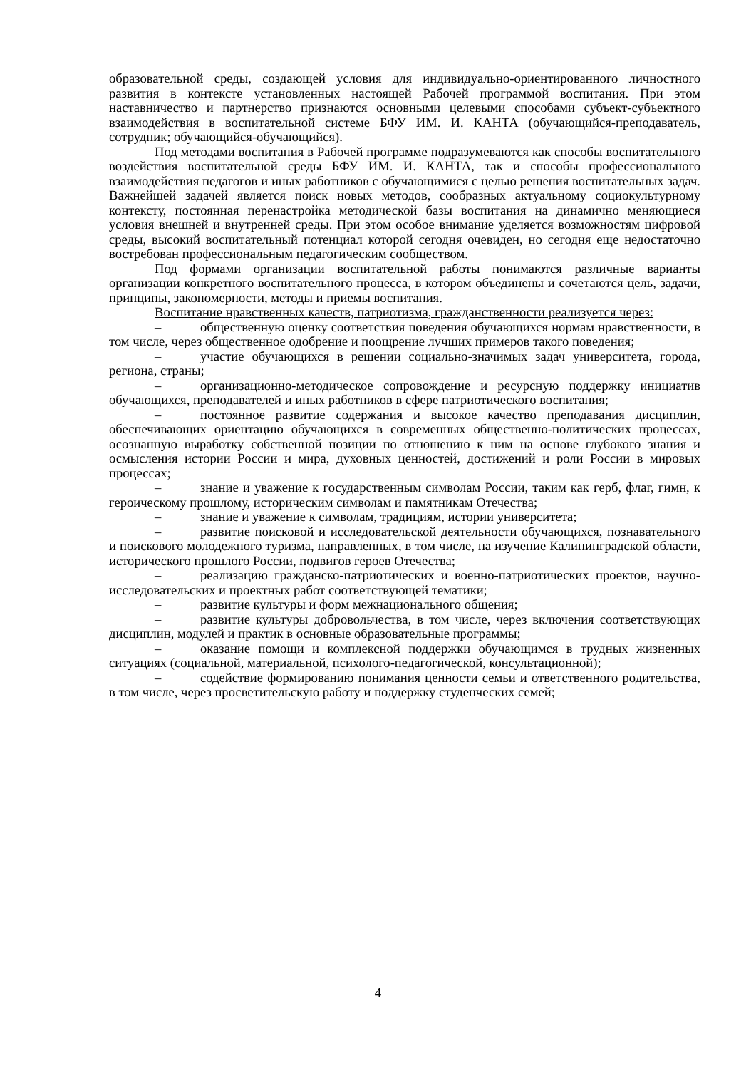образовательной среды, создающей условия для индивидуально-ориентированного личностного развития в контексте установленных настоящей Рабочей программой воспитания. При этом наставничество и партнерство признаются основными целевыми способами субъект-субъектного взаимодействия в воспитательной системе БФУ ИМ. И. КАНТА (обучающийся-преподаватель, сотрудник; обучающийся-обучающийся).
Под методами воспитания в Рабочей программе подразумеваются как способы воспитательного воздействия воспитательной среды БФУ ИМ. И. КАНТА, так и способы профессионального взаимодействия педагогов и иных работников с обучающимися с целью решения воспитательных задач. Важнейшей задачей является поиск новых методов, сообразных актуальному социокультурному контексту, постоянная перенастройка методической базы воспитания на динамично меняющиеся условия внешней и внутренней среды. При этом особое внимание уделяется возможностям цифровой среды, высокий воспитательный потенциал которой сегодня очевиден, но сегодня еще недостаточно востребован профессиональным педагогическим сообществом.
Под формами организации воспитательной работы понимаются различные варианты организации конкретного воспитательного процесса, в котором объединены и сочетаются цель, задачи, принципы, закономерности, методы и приемы воспитания.
Воспитание нравственных качеств, патриотизма, гражданственности реализуется через:
– общественную оценку соответствия поведения обучающихся нормам нравственности, в том числе, через общественное одобрение и поощрение лучших примеров такого поведения;
– участие обучающихся в решении социально-значимых задач университета, города, региона, страны;
– организационно-методическое сопровождение и ресурсную поддержку инициатив обучающихся, преподавателей и иных работников в сфере патриотического воспитания;
– постоянное развитие содержания и высокое качество преподавания дисциплин, обеспечивающих ориентацию обучающихся в современных общественно-политических процессах, осознанную выработку собственной позиции по отношению к ним на основе глубокого знания и осмысления истории России и мира, духовных ценностей, достижений и роли России в мировых процессах;
– знание и уважение к государственным символам России, таким как герб, флаг, гимн, к героическому прошлому, историческим символам и памятникам Отечества;
– знание и уважение к символам, традициям, истории университета;
– развитие поисковой и исследовательской деятельности обучающихся, познавательного и поискового молодежного туризма, направленных, в том числе, на изучение Калининградской области, исторического прошлого России, подвигов героев Отечества;
– реализацию гражданско-патриотических и военно-патриотических проектов, научно-исследовательских и проектных работ соответствующей тематики;
– развитие культуры и форм межнационального общения;
– развитие культуры добровольчества, в том числе, через включения соответствующих дисциплин, модулей и практик в основные образовательные программы;
– оказание помощи и комплексной поддержки обучающимся в трудных жизненных ситуациях (социальной, материальной, психолого-педагогической, консультационной);
– содействие формированию понимания ценности семьи и ответственного родительства, в том числе, через просветительскую работу и поддержку студенческих семей;
4